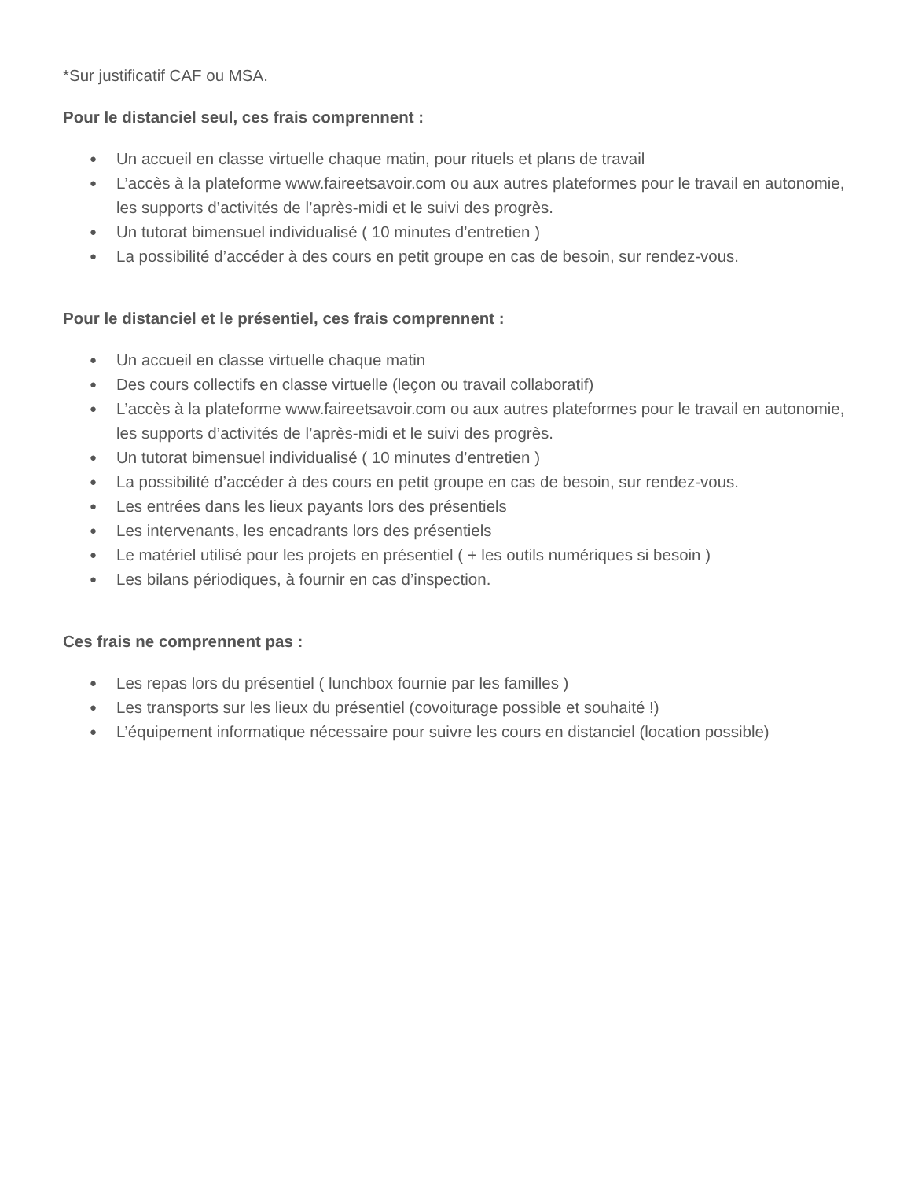*Sur justificatif CAF ou MSA.
Pour le distanciel seul, ces frais comprennent :
● Un accueil en classe virtuelle chaque matin, pour rituels et plans de travail
● L’accès à la plateforme www.faireetsavoir.com ou aux autres plateformes pour le travail en autonomie, les supports d’activités de l’après-midi et le suivi des progrès.
● Un tutorat bimensuel individualisé ( 10 minutes d’entretien )
● La possibilité d’accéder à des cours en petit groupe en cas de besoin, sur rendez-vous.
Pour le distanciel et le présentiel, ces frais comprennent :
● Un accueil en classe virtuelle chaque matin
● Des cours collectifs en classe virtuelle (leçon ou travail collaboratif)
● L’accès à la plateforme www.faireetsavoir.com ou aux autres plateformes pour le travail en autonomie, les supports d’activités de l’après-midi et le suivi des progrès.
● Un tutorat bimensuel individualisé ( 10 minutes d’entretien )
● La possibilité d’accéder à des cours en petit groupe en cas de besoin, sur rendez-vous.
● Les entrées dans les lieux payants lors des présentiels
● Les intervenants, les encadrants lors des présentiels
● Le matériel utilisé pour les projets en présentiel ( + les outils numériques si besoin )
● Les bilans périodiques, à fournir en cas d’inspection.
Ces frais ne comprennent pas :
● Les repas lors du présentiel ( lunchbox fournie par les familles )
● Les transports sur les lieux du présentiel (covoiturage possible et souhaité !)
● L’équipement informatique nécessaire pour suivre les cours en distanciel (location possible)